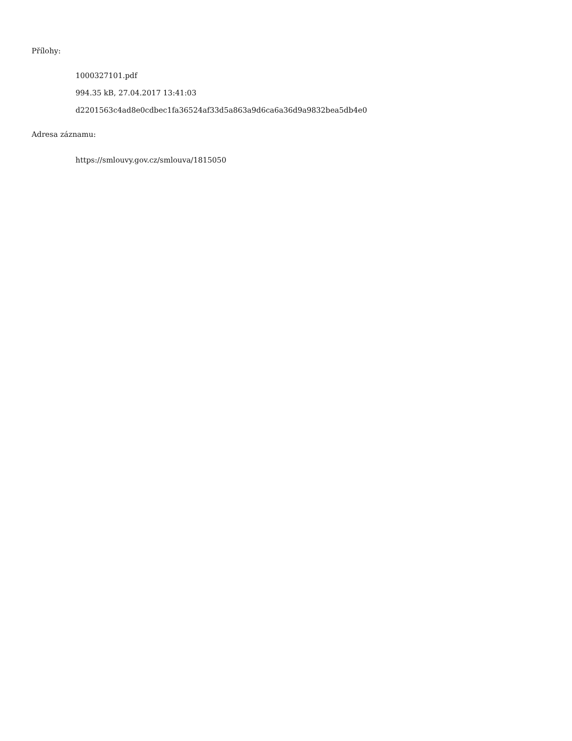Přílohy:
1000327101.pdf
994.35 kB, 27.04.2017 13:41:03
d2201563c4ad8e0cdbec1fa36524af33d5a863a9d6ca6a36d9a9832bea5db4e0
Adresa záznamu:
https://smlouvy.gov.cz/smlouva/1815050